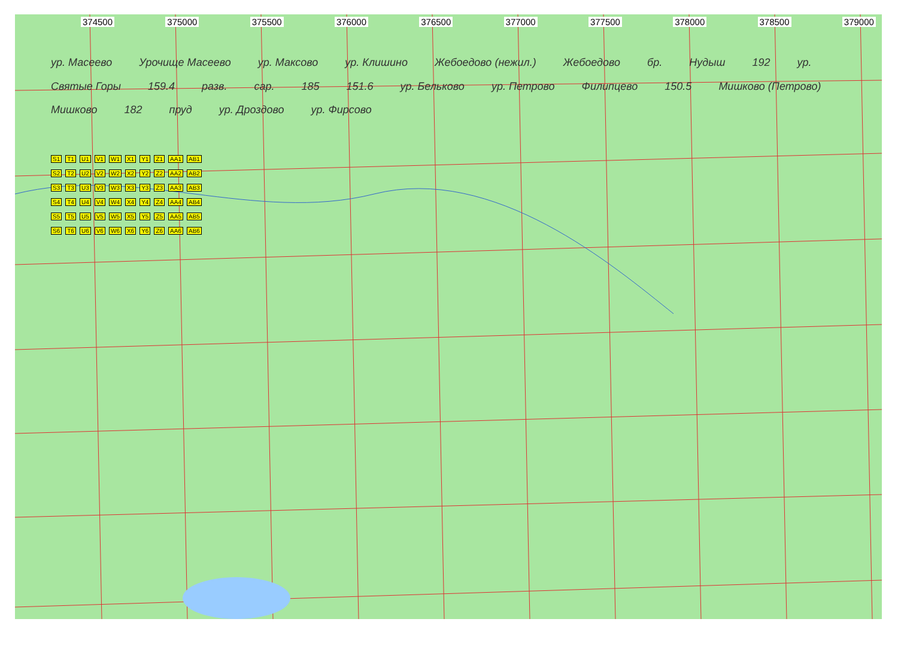374500 375000 375500 376000 376500 377000 377500 378000 378500 379000
ур. Масеево Урочище Масеево ур. Максово ур. Клишино Жебоедово (нежил.) Жебоедово бр. Нудыш 192 ур. Святые Горы 159.4 разв. сар. 185 151.6 ур. Бельково ур. Петрово Филипцево 150.5 Мишково (Петрово) Мишково 182 пруд ур. Дроздово ур. Фирсово
S1 T1 U1 V1 W1 X1 Y1 Z1 AA1 AB1
S2 T2 U2 V2 W2 X2 Y2 Z2 AA2 AB2
S3 T3 U3 V3 W3 X3 Y3 Z3 AA3 AB3
S4 T4 U4 V4 W4 X4 Y4 Z4 AA4 AB4
S5 T5 U5 V5 W5 X5 Y5 Z5 AA5 AB5
S6 T6 U6 V6 W6 X6 Y6 Z6 AA6 AB6